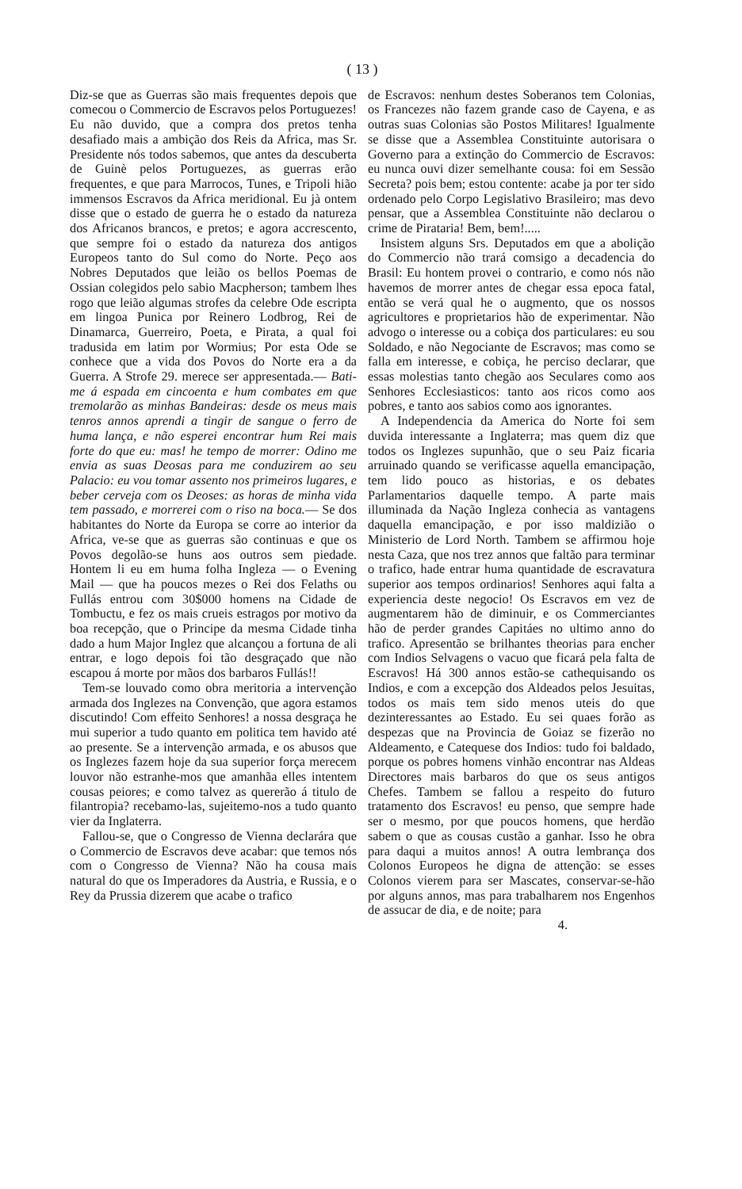( 13 )
Diz-se que as Guerras são mais frequentes depois que comecou o Commercio de Escravos pelos Portuguezes! Eu não duvido, que a compra dos pretos tenha desafiado mais a ambição dos Reis da Africa, mas Sr. Presidente nós todos sabemos, que antes da descuberta de Guinè pelos Portuguezes, as guerras erão frequentes, e que para Marrocos, Tunes, e Tripoli hião immensos Escravos da Africa meridional. Eu jà ontem disse que o estado de guerra he o estado da natureza dos Africanos brancos, e pretos; e agora accrescento, que sempre foi o estado da natureza dos antigos Europeos tanto do Sul como do Norte. Peço aos Nobres Deputados que leião os bellos Poemas de Ossian colegidos pelo sabio Macpherson; tambem lhes rogo que leião algumas strofes da celebre Ode escripta em lingoa Punica por Reinero Lodbrog, Rei de Dinamarca, Guerreiro, Poeta, e Pirata, a qual foi tradusida em latim por Wormius; Por esta Ode se conhece que a vida dos Povos do Norte era a da Guerra. A Strofe 29. merece ser appresentada.— Bati-me á espada em cincoenta e hum combates em que tremolarão as minhas Bandeiras: desde os meus mais tenros annos aprendi a tingir de sangue o ferro de huma lança, e não esperei encontrar hum Rei mais forte do que eu: mas! he tempo de morrer: Odino me envia as suas Deosas para me conduzirem ao seu Palacio: eu vou tomar assento nos primeiros lugares, e beber cerveja com os Deoses: as horas de minha vida tem passado, e morrerei com o riso na boca.— Se dos habitantes do Norte da Europa se corre ao interior da Africa, ve-se que as guerras são continuas e que os Povos degolão-se huns aos outros sem piedade. Hontem li eu em huma folha Ingleza — o Evening Mail — que ha poucos mezes o Rei dos Felaths ou Fullás entrou com 30$000 homens na Cidade de Tombuctu, e fez os mais crueis estragos por motivo da boa recepção, que o Principe da mesma Cidade tinha dado a hum Major Inglez que alcançou a fortuna de ali entrar, e logo depois foi tão desgraçado que não escapou á morte por mãos dos barbaros Fullás!!
Tem-se louvado como obra meritoria a intervenção armada dos Inglezes na Convenção, que agora estamos discutindo! Com effeito Senhores! a nossa desgraça he mui superior a tudo quanto em politica tem havido até ao presente. Se a intervenção armada, e os abusos que os Inglezes fazem hoje da sua superior força merecem louvor não estranhe-mos que amanhãa elles intentem cousas peiores; e como talvez as quererão á titulo de filantropia? recebamo-las, sujeitemo-nos a tudo quanto vier da Inglaterra.
Fallou-se, que o Congresso de Vienna declarára que o Commercio de Escravos deve acabar: que temos nós com o Congresso de Vienna? Não ha cousa mais natural do que os Imperadores da Austria, e Russia, e o Rey da Prussia dizerem que acabe o trafico
de Escravos: nenhum destes Soberanos tem Colonias, os Francezes não fazem grande caso de Cayena, e as outras suas Colonias são Postos Militares! Igualmente se disse que a Assemblea Constituinte autorisara o Governo para a extinção do Commercio de Escravos: eu nunca ouvi dizer semelhante cousa: foi em Sessão Secreta? pois bem; estou contente: acabe ja por ter sido ordenado pelo Corpo Legislativo Brasileiro; mas devo pensar, que a Assemblea Constituinte não declarou o crime de Pirataria! Bem, bem!.....
Insistem alguns Srs. Deputados em que a abolição do Commercio não trará comsigo a decadencia do Brasil: Eu hontem provei o contrario, e como nós não havemos de morrer antes de chegar essa epoca fatal, então se verá qual he o augmento, que os nossos agricultores e proprietarios hão de experimentar. Não advogo o interesse ou a cobiça dos particulares: eu sou Soldado, e não Negociante de Escravos; mas como se falla em interesse, e cobiça, he perciso declarar, que essas molestias tanto chegão aos Seculares como aos Senhores Ecclesiasticos: tanto aos ricos como aos pobres, e tanto aos sabios como aos ignorantes.
A Independencia da America do Norte foi sem duvida interessante a Inglaterra; mas quem diz que todos os Inglezes supunhão, que o seu Paiz ficaria arruinado quando se verificasse aquella emancipação, tem lido pouco as historias, e os debates Parlamentarios daquelle tempo. A parte mais illuminada da Nação Ingleza conhecia as vantagens daquella emancipação, e por isso maldizião o Ministerio de Lord North. Tambem se affirmou hoje nesta Caza, que nos trez annos que faltão para terminar o trafico, hade entrar huma quantidade de escravatura superior aos tempos ordinarios! Senhores aqui falta a experiencia deste negocio! Os Escravos em vez de augmentarem hão de diminuir, e os Commerciantes hão de perder grandes Capitáes no ultimo anno do trafico. Apresentão se brilhantes theorias para encher com Indios Selvagens o vacuo que ficará pela falta de Escravos! Há 300 annos estão-se cathequisando os Indios, e com a excepção dos Aldeados pelos Jesuitas, todos os mais tem sido menos uteis do que dezinteressantes ao Estado. Eu sei quaes forão as despezas que na Provincia de Goiaz se fizerão no Aldeamento, e Catequese dos Indios: tudo foi baldado, porque os pobres homens vinhão encontrar nas Aldeas Directores mais barbaros do que os seus antigos Chefes. Tambem se fallou a respeito do futuro tratamento dos Escravos! eu penso, que sempre hade ser o mesmo, por que poucos homens, que herdão sabem o que as cousas custão a ganhar. Isso he obra para daqui a muitos annos! A outra lembrança dos Colonos Europeos he digna de attenção: se esses Colonos vierem para ser Mascates, conservar-se-hão por alguns annos, mas para trabalharem nos Engenhos de assucar de dia, e de noite; para
4.